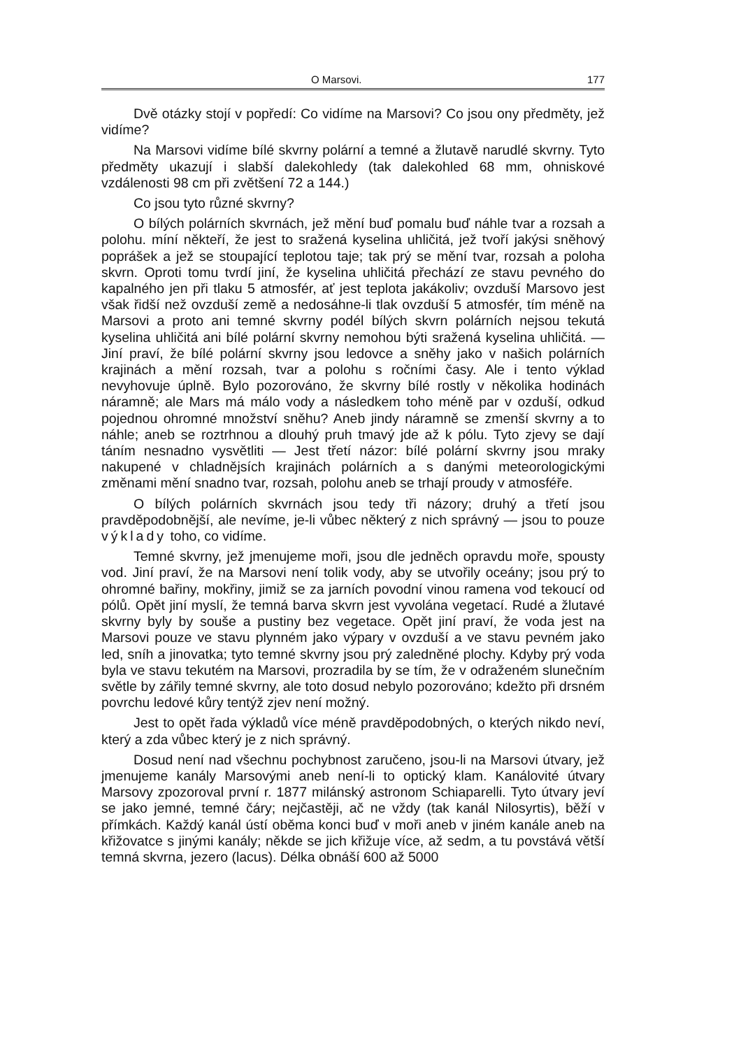O Marsovi. 177
Dvě otázky stojí v popředí: Co vidíme na Marsovi? Co jsou ony předměty, jež vidíme?
Na Marsovi vidíme bílé skvrny polární a temné a žlutavě narudlé skvrny. Tyto předměty ukazují i slabší dalekohledy (tak dalekohled 68 mm, ohniskové vzdálenosti 98 cm při zvětšení 72 a 144.)
Co jsou tyto různé skvrny?
O bílých polárních skvrnách, jež mění buď pomalu buď náhle tvar a rozsah a polohu. míní někteří, že jest to sražená kyselina uhličitá, jež tvoří jakýsi sněhový poprášek a jež se stoupající teplotou taje; tak prý se mění tvar, rozsah a poloha skvrn. Oproti tomu tvrdí jiní, že kyselina uhličitá přechází ze stavu pevného do kapalného jen při tlaku 5 atmosfér, ať jest teplota jakákoliv; ovzduší Marsovo jest však řidší než ovzduší země a nedosáhne-li tlak ovzduší 5 atmosfér, tím méně na Marsovi a proto ani temné skvrny podél bílých skvrn polárních nejsou tekutá kyselina uhličitá ani bílé polární skvrny nemohou býti sražená kyselina uhličitá. — Jiní praví, že bílé polární skvrny jsou ledovce a sněhy jako v našich polárních krajinách a mění rozsah, tvar a polohu s ročními časy. Ale i tento výklad nevyhovuje úplně. Bylo pozorováno, že skvrny bílé rostly v několika hodinách náramně; ale Mars má málo vody a následkem toho méně par v ozduší, odkud pojednou ohromné množství sněhu? Aneb jindy náramně se zmenší skvrny a to náhle; aneb se roztrhnou a dlouhý pruh tmavý jde až k pólu. Tyto zjevy se dají táním nesnadno vysvětliti — Jest třetí názor: bílé polární skvrny jsou mraky nakupené v chladnějsích krajinách polárních a s danými meteorologickými změnami mění snadno tvar, rozsah, polohu aneb se trhají proudy v atmosféře.
O bílých polárních skvrnách jsou tedy tři názory; druhý a třetí jsou pravděpodobnější, ale nevíme, je-li vůbec některý z nich správný — jsou to pouze výklady toho, co vidíme.
Temné skvrny, jež jmenujeme moři, jsou dle jedněch opravdu moře, spousty vod. Jiní praví, že na Marsovi není tolik vody, aby se utvořily oceány; jsou prý to ohromné bařiny, mokřiny, jimiž se za jarních povodní vinou ramena vod tekoucí od pólů. Opět jiní myslí, že temná barva skvrn jest vyvolána vegetací. Rudé a žlutavé skvrny byly by souše a pustiny bez vegetace. Opět jiní praví, že voda jest na Marsovi pouze ve stavu plynném jako výpary v ovzduší a ve stavu pevném jako led, sníh a jinovatka; tyto temné skvrny jsou prý zaledněné plochy. Kdyby prý voda byla ve stavu tekutém na Marsovi, prozradila by se tím, že v odraženém slunečním světle by zářily temné skvrny, ale toto dosud nebylo pozorováno; kdežto při drsném povrchu ledové kůry tentýž zjev není možný.
Jest to opět řada výkladů více méně pravděpodobných, o kterých nikdo neví, který a zda vůbec který je z nich správný.
Dosud není nad všechnu pochybnost zaručeno, jsou-li na Marsovi útvary, jež jmenujeme kanály Marsovými aneb není-li to optický klam. Kanálovité útvary Marsovy zpozoroval první r. 1877 milánský astronom Schiaparelli. Tyto útvary jeví se jako jemné, temné čáry; nejčastěji, ač ne vždy (tak kanál Nilosyrtis), běží v přímkách. Každý kanál ústí oběma konci buď v moři aneb v jiném kanále aneb na křižovatce s jinými kanály; někde se jich křižuje více, až sedm, a tu povstává větší temná skvrna, jezero (lacus). Délka obnáší 600 až 5000